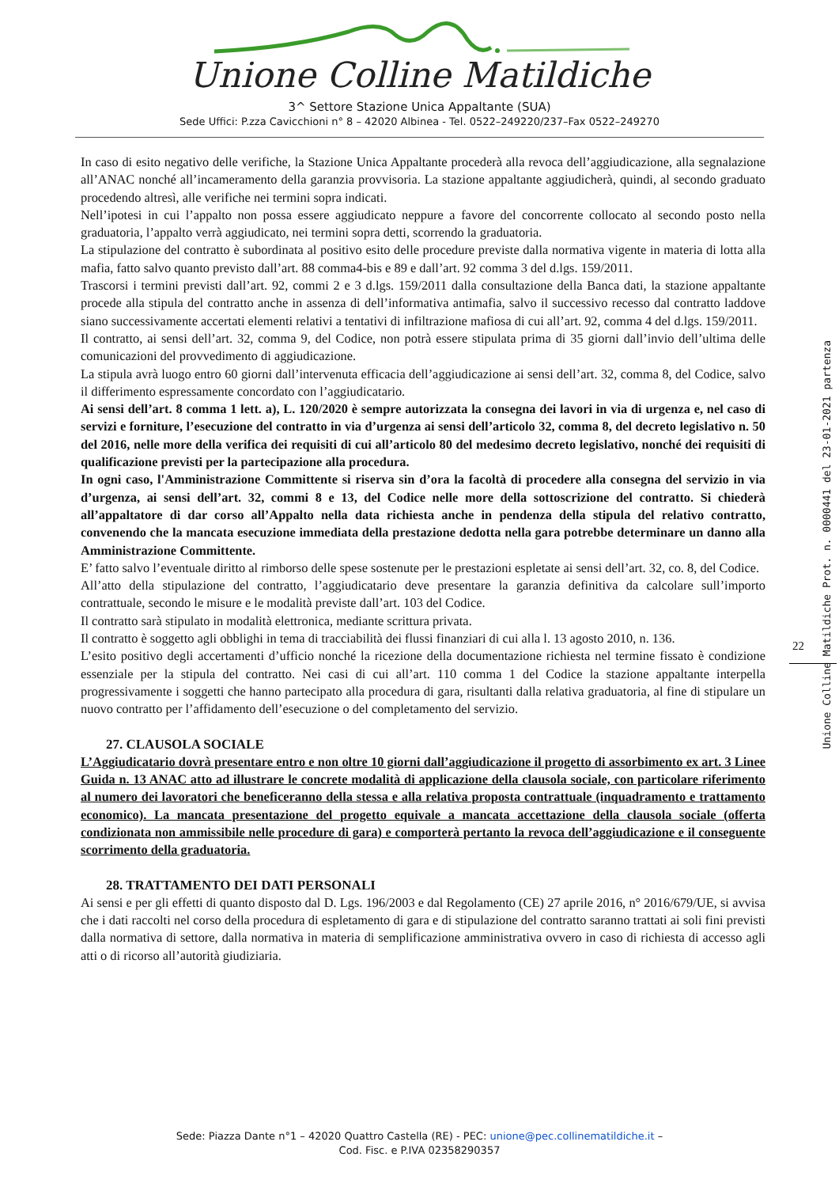Unione Colline Matildiche
3^ Settore Stazione Unica Appaltante (SUA)
Sede Uffici: P.zza Cavicchioni n° 8 – 42020 Albinea - Tel. 0522–249220/237–Fax 0522–249270
In caso di esito negativo delle verifiche, la Stazione Unica Appaltante procederà alla revoca dell’aggiudicazione, alla segnalazione all’ANAC nonché all’incameramento della garanzia provvisoria. La stazione appaltante aggiudicherà, quindi, al secondo graduato procedendo altresì, alle verifiche nei termini sopra indicati.
Nell’ipotesi in cui l’appalto non possa essere aggiudicato neppure a favore del concorrente collocato al secondo posto nella graduatoria, l’appalto verrà aggiudicato, nei termini sopra detti, scorrendo la graduatoria.
La stipulazione del contratto è subordinata al positivo esito delle procedure previste dalla normativa vigente in materia di lotta alla mafia, fatto salvo quanto previsto dall’art. 88 comma4-bis e 89 e dall’art. 92 comma 3 del d.lgs. 159/2011.
Trascorsi i termini previsti dall’art. 92, commi 2 e 3 d.lgs. 159/2011 dalla consultazione della Banca dati, la stazione appaltante procede alla stipula del contratto anche in assenza di dell’informativa antimafia, salvo il successivo recesso dal contratto laddove siano successivamente accertati elementi relativi a tentativi di infiltrazione mafiosa di cui all’art. 92, comma 4 del d.lgs. 159/2011.
Il contratto, ai sensi dell’art. 32, comma 9, del Codice, non potrà essere stipulata prima di 35 giorni dall’invio dell’ultima delle comunicazioni del provvedimento di aggiudicazione.
La stipula avrà luogo entro 60 giorni dall’intervenuta efficacia dell’aggiudicazione ai sensi dell’art. 32, comma 8, del Codice, salvo il differimento espressamente concordato con l’aggiudicatario.
Ai sensi dell’art. 8 comma 1 lett. a), L. 120/2020 è sempre autorizzata la consegna dei lavori in via di urgenza e, nel caso di servizi e forniture, l’esecuzione del contratto in via d’urgenza ai sensi dell’articolo 32, comma 8, del decreto legislativo n. 50 del 2016, nelle more della verifica dei requisiti di cui all’articolo 80 del medesimo decreto legislativo, nonché dei requisiti di qualificazione previsti per la partecipazione alla procedura.
In ogni caso, l'Amministrazione Committente si riserva sin d’ora la facoltà di procedere alla consegna del servizio in via d’urgenza, ai sensi dell’art. 32, commi 8 e 13, del Codice nelle more della sottoscrizione del contratto. Si chiederà all’appaltatore di dar corso all’Appalto nella data richiesta anche in pendenza della stipula del relativo contratto, convenendo che la mancata esecuzione immediata della prestazione dedotta nella gara potrebbe determinare un danno alla Amministrazione Committente.
E’ fatto salvo l’eventuale diritto al rimborso delle spese sostenute per le prestazioni espletate ai sensi dell’art. 32, co. 8, del Codice.
All’atto della stipulazione del contratto, l’aggiudicatario deve presentare la garanzia definitiva da calcolare sull’importo contrattuale, secondo le misure e le modalità previste dall’art. 103 del Codice.
Il contratto sarà stipulato in modalità elettronica, mediante scrittura privata.
Il contratto è soggetto agli obblighi in tema di tracciabilità dei flussi finanziari di cui alla l. 13 agosto 2010, n. 136.
L’esito positivo degli accertamenti d’ufficio nonché la ricezione della documentazione richiesta nel termine fissato è condizione essenziale per la stipula del contratto. Nei casi di cui all’art. 110 comma 1 del Codice la stazione appaltante interpella progressivamente i soggetti che hanno partecipato alla procedura di gara, risultanti dalla relativa graduatoria, al fine di stipulare un nuovo contratto per l’affidamento dell’esecuzione o del completamento del servizio.
27. CLAUSOLA SOCIALE
L’Aggiudicatario dovrà presentare entro e non oltre 10 giorni dall’aggiudicazione il progetto di assorbimento ex art. 3 Linee Guida n. 13 ANAC atto ad illustrare le concrete modalità di applicazione della clausola sociale, con particolare riferimento al numero dei lavoratori che beneficeranno della stessa e alla relativa proposta contrattuale (inquadramento e trattamento economico). La mancata presentazione del progetto equivale a mancata accettazione della clausola sociale (offerta condizionata non ammissibile nelle procedure di gara) e comporterà pertanto la revoca dell’aggiudicazione e il conseguente scorrimento della graduatoria.
28. TRATTAMENTO DEI DATI PERSONALI
Ai sensi e per gli effetti di quanto disposto dal D. Lgs. 196/2003 e dal Regolamento (CE) 27 aprile 2016, n° 2016/679/UE, si avvisa che i dati raccolti nel corso della procedura di espletamento di gara e di stipulazione del contratto saranno trattati ai soli fini previsti dalla normativa di settore, dalla normativa in materia di semplificazione amministrativa ovvero in caso di richiesta di accesso agli atti o di ricorso all’autorità giudiziaria.
Unione Colline Matildiche Prot. n. 0000441 del 23-01-2021 partenza
22
Sede: Piazza Dante n°1 – 42020 Quattro Castella (RE) - PEC: unione@pec.collinematildiche.it –
Cod. Fisc. e P.IVA 02358290357